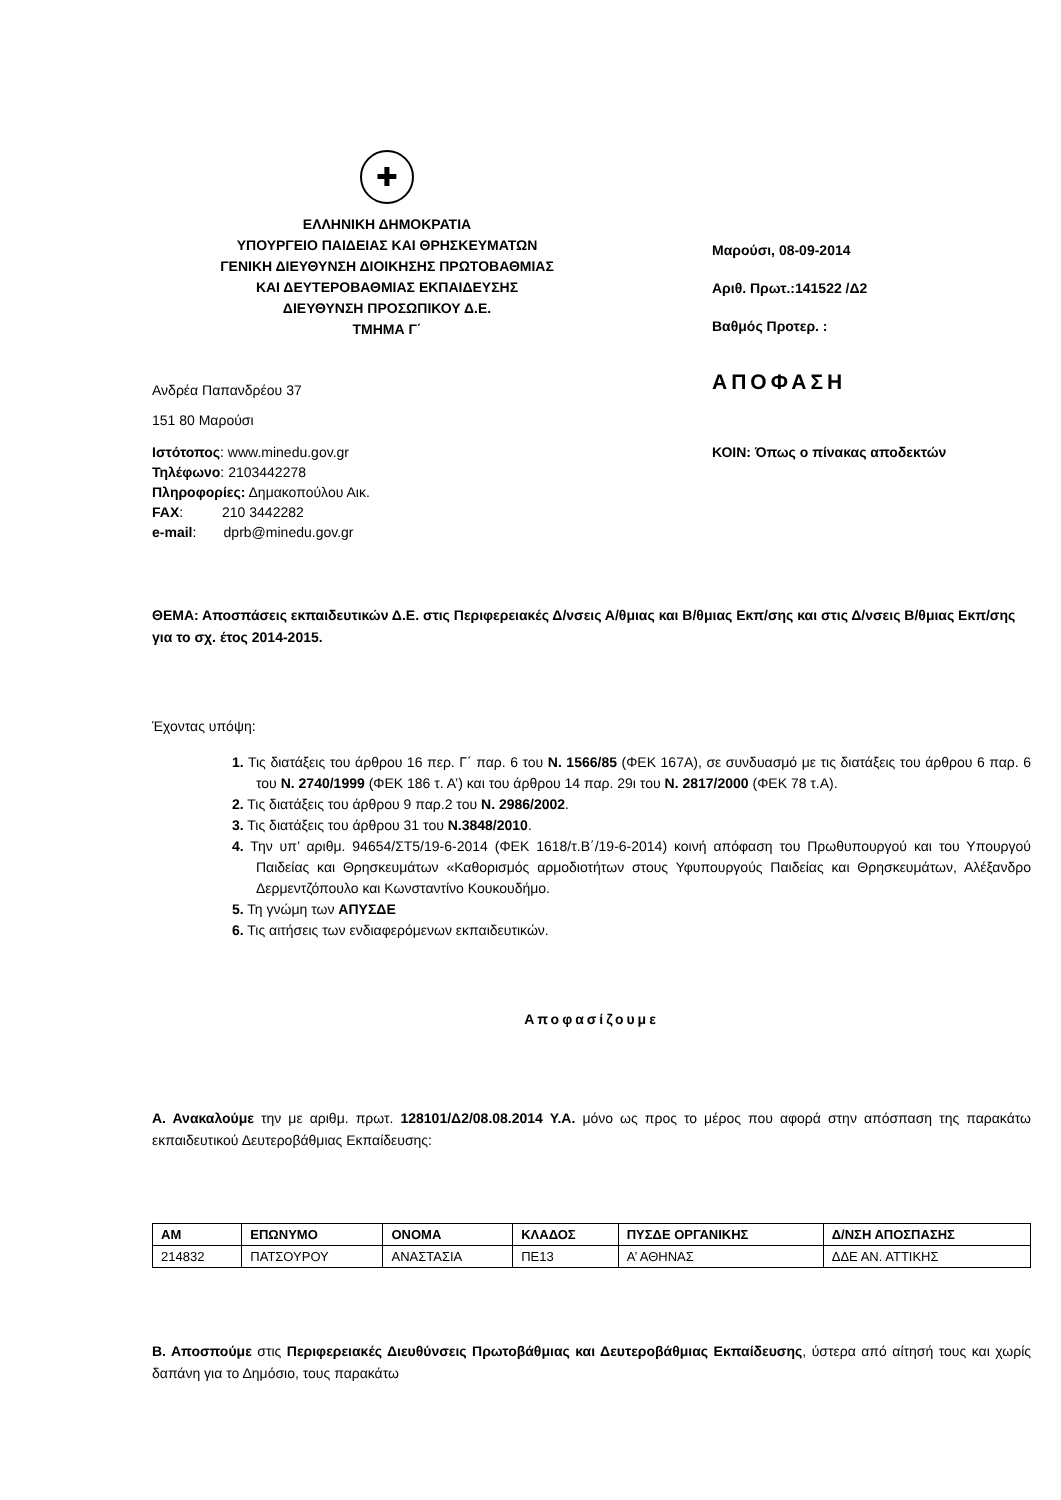✚
ΕΛΛΗΝΙΚΗ ΔΗΜΟΚΡΑΤΙΑ
ΥΠΟΥΡΓΕΙΟ ΠΑΙΔΕΙΑΣ ΚΑΙ ΘΡΗΣΚΕΥΜΑΤΩΝ
ΓΕΝΙΚΗ ΔΙΕΥΘΥΝΣΗ ΔΙΟΙΚΗΣΗΣ ΠΡΩΤΟΒΑΘΜΙΑΣ
ΚΑΙ ΔΕΥΤΕΡΟΒΑΘΜΙΑΣ ΕΚΠΑΙΔΕΥΣΗΣ
ΔΙΕΥΘΥΝΣΗ ΠΡΟΣΩΠΙΚΟΥ Δ.Ε.
ΤΜΗΜΑ Γ΄
Ανδρέα Παπανδρέου 37
151 80 Μαρούσι
Ιστότοπος: www.minedu.gov.gr
Τηλέφωνο: 2103442278
Πληροφορίες: Δημακοπούλου Αικ.
FAX: 210 3442282
e-mail: dprb@minedu.gov.gr
Μαρούσι, 08-09-2014
Αριθ. Πρωτ.:141522 /Δ2
Βαθμός Προτερ. :
ΑΠΟΦΑΣΗ
ΚΟΙΝ: Όπως ο πίνακας αποδεκτών
ΘΕΜΑ: Αποσπάσεις εκπαιδευτικών Δ.Ε. στις Περιφερειακές Δ/νσεις Α/θμιας και Β/θμιας Εκπ/σης και στις Δ/νσεις Β/θμιας Εκπ/σης για το σχ. έτος 2014-2015.
Έχοντας υπόψη:
1. Τις διατάξεις του άρθρου 16 περ. Γ΄ παρ. 6 του Ν. 1566/85 (ΦΕΚ 167Α), σε συνδυασμό με τις διατάξεις του άρθρου 6 παρ. 6 του Ν. 2740/1999 (ΦΕΚ 186 τ. Α’) και του άρθρου 14 παρ. 29ι του Ν. 2817/2000 (ΦΕΚ 78 τ.Α).
2. Τις διατάξεις του άρθρου 9 παρ.2 του Ν. 2986/2002.
3. Τις διατάξεις του άρθρου 31 του Ν.3848/2010.
4. Την υπ’ αριθμ. 94654/ΣΤ5/19-6-2014 (ΦΕΚ 1618/τ.Β΄/19-6-2014) κοινή απόφαση του Πρωθυπουργού και του Υπουργού Παιδείας και Θρησκευμάτων «Καθορισμός αρμοδιοτήτων στους Υφυπουργούς Παιδείας και Θρησκευμάτων, Αλέξανδρο Δερμεντζόπουλο και Κωνσταντίνο Κουκουδήμο.
5. Τη γνώμη των ΑΠΥΣΔΕ
6. Τις αιτήσεις των ενδιαφερόμενων εκπαιδευτικών.
Αποφασίζουμε
Α. Ανακαλούμε την με αριθμ. πρωτ. 128101/Δ2/08.08.2014 Υ.Α. μόνο ως προς το μέρος που αφορά στην απόσπαση της παρακάτω εκπαιδευτικού Δευτεροβάθμιας Εκπαίδευσης:
| ΑΜ | ΕΠΩΝΥΜΟ | ΟΝΟΜΑ | ΚΛΑΔΟΣ | ΠΥΣΔΕ ΟΡΓΑΝΙΚΗΣ | Δ/ΝΣΗ ΑΠΟΣΠΑΣΗΣ |
| --- | --- | --- | --- | --- | --- |
| 214832 | ΠΑΤΣΟΥΡΟΥ | ΑΝΑΣΤΑΣΙΑ | ΠΕ13 | Α’ ΑΘΗΝΑΣ | ΔΔΕ ΑΝ. ΑΤΤΙΚΗΣ |
Β. Αποσπούμε στις Περιφερειακές Διευθύνσεις Πρωτοβάθμιας και Δευτεροβάθμιας Εκπαίδευσης, ύστερα από αίτησή τους και χωρίς δαπάνη για το Δημόσιο, τους παρακάτω